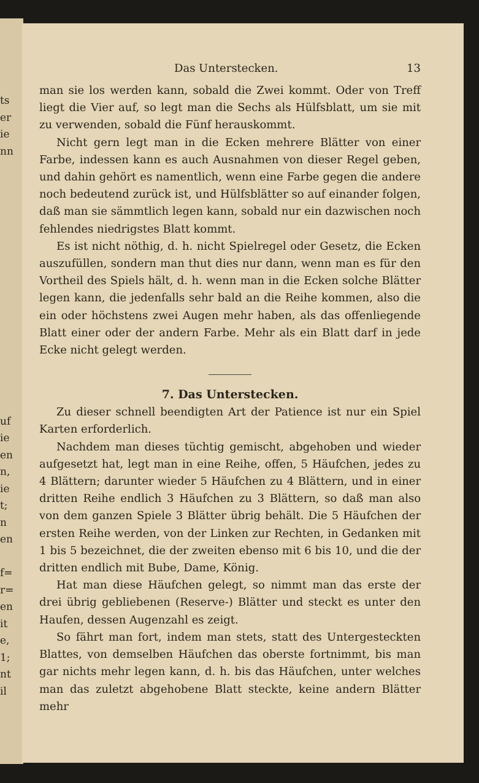ts
er
ie
nn
uf
ie
en
n,
ie
t;
n
en
f=
r=
en
it
e,
1;
nt
il
Das Unterstecken. 13
man sie los werden kann, sobald die Zwei kommt. Oder von Treff liegt die Vier auf, so legt man die Sechs als Hülfsblatt, um sie mit zu verwenden, sobald die Fünf herauskommt.
Nicht gern legt man in die Ecken mehrere Blätter von einer Farbe, indessen kann es auch Ausnahmen von dieser Regel geben, und dahin gehört es namentlich, wenn eine Farbe gegen die andere noch bedeutend zurück ist, und Hülfsblätter so auf einander folgen, daß man sie sämmtlich legen kann, sobald nur ein dazwischen noch fehlendes niedrigstes Blatt kommt.
Es ist nicht nöthig, d. h. nicht Spielregel oder Gesetz, die Ecken auszufüllen, sondern man thut dies nur dann, wenn man es für den Vortheil des Spiels hält, d. h. wenn man in die Ecken solche Blätter legen kann, die jedenfalls sehr bald an die Reihe kommen, also die ein oder höchstens zwei Augen mehr haben, als das offenliegende Blatt einer oder der andern Farbe. Mehr als ein Blatt darf in jede Ecke nicht gelegt werden.
7. Das Unterstecken.
Zu dieser schnell beendigten Art der Patience ist nur ein Spiel Karten erforderlich.
Nachdem man dieses tüchtig gemischt, abgehoben und wieder aufgesetzt hat, legt man in eine Reihe, offen, 5 Häufchen, jedes zu 4 Blättern; darunter wieder 5 Häufchen zu 4 Blättern, und in einer dritten Reihe endlich 3 Häufchen zu 3 Blättern, so daß man also von dem ganzen Spiele 3 Blätter übrig behält. Die 5 Häufchen der ersten Reihe werden, von der Linken zur Rechten, in Gedanken mit 1 bis 5 bezeichnet, die der zweiten ebenso mit 6 bis 10, und die der dritten endlich mit Bube, Dame, König.
Hat man diese Häufchen gelegt, so nimmt man das erste der drei übrig gebliebenen (Reserve-) Blätter und steckt es unter den Haufen, dessen Augenzahl es zeigt.
So fährt man fort, indem man stets, statt des Untergesteckten Blattes, von demselben Häufchen das oberste fortnimmt, bis man gar nichts mehr legen kann, d. h. bis das Häufchen, unter welches man das zuletzt abgehobene Blatt steckte, keine andern Blätter mehr